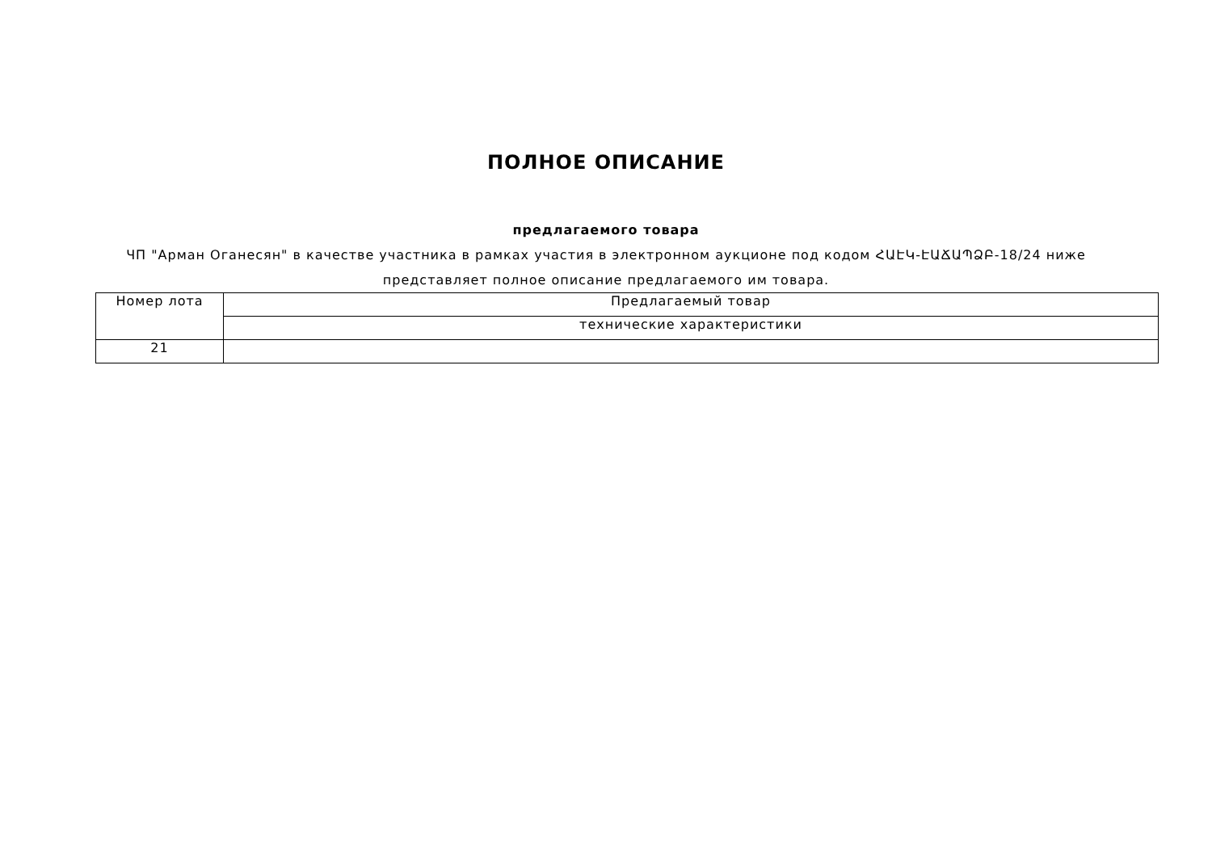ПОЛНОЕ ОПИСАНИЕ
предлагаемого товара
ЧП "Арман Оганесян" в качестве участника в рамках участия в электронном аукционе под кодом ՀԱԷԿ-ԷԱՃԱՊՁԲ-18/24 ниже представляет полное описание предлагаемого им товара.
| Номер лота | Предлагаемый товар |
| | технические характеристики |
| 21 | |